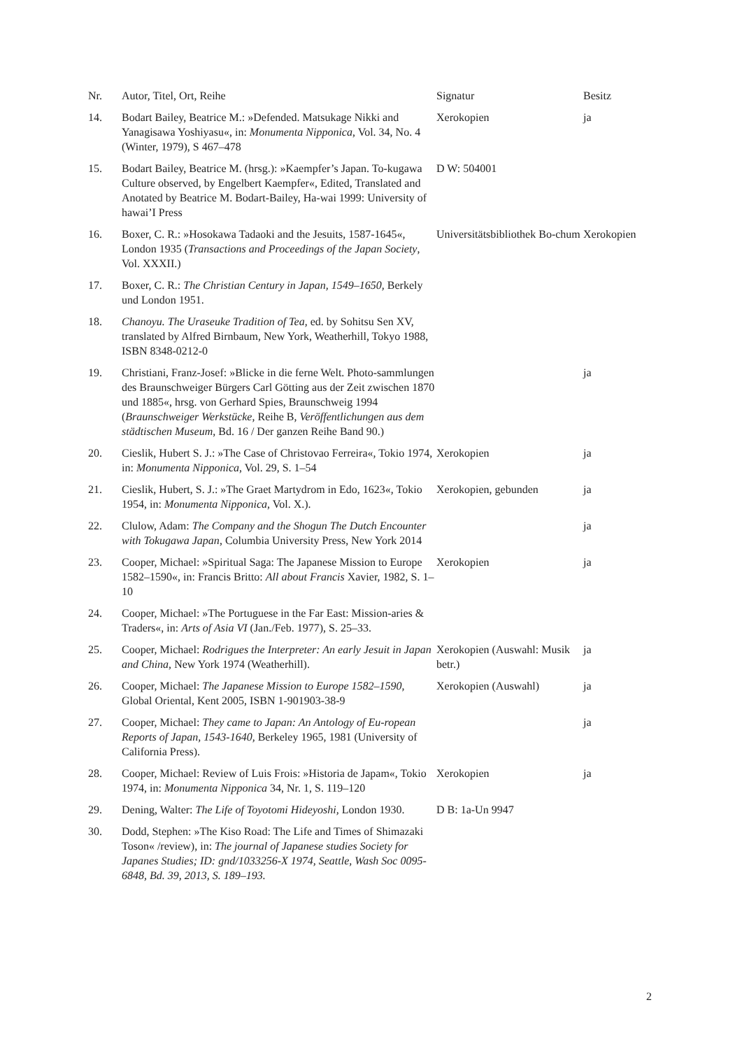| Nr. | Autor, Titel, Ort, Reihe | Signatur | Besitz |
| --- | --- | --- | --- |
| 14. | Bodart Bailey, Beatrice M.: »Defended. Matsukage Nikki and Yanagisawa Yoshiyasu«, in: Monumenta Nipponica , Vol. 34, No. 4 (Winter, 1979), S 467–478 | Xerokopien | ja |
| 15. | Bodart Bailey, Beatrice M. (hrsg.): »Kaempfer’s Japan. To-kugawa Culture observed, by Engelbert Kaempfer«, Edited, Translated and Anotated by Beatrice M. Bodart-Bailey, Ha-wai 1999: University of hawai’I Press | D W: 504001 | |
| 16. | Boxer, C. R.: »Hosokawa Tadaoki and the Jesuits, 1587-1645«, London 1935 ( Transactions and Proceedings of the Japan Society , Vol. XXXII.) | Universitätsbibliothek Bo-chum | Xerokopien |
| 17. | Boxer, C. R.: The Christian Century in Japan, 1549–1650, Berkely und London 1951. | | |
| 18. | Chanoyu. The Uraseuke Tradition of Tea , ed. by Sohitsu Sen XV, translated by Alfred Birnbaum, New York, Weatherhill, Tokyo 1988, ISBN 8348-0212-0 | | |
| 19. | Christiani, Franz-Josef: »Blicke in die ferne Welt. Photo-sammlungen des Braunschweiger Bürgers Carl Götting aus der Zeit zwischen 1870 und 1885«, hrsg. von Gerhard Spies, Braunschweig 1994 ( Braunschweiger Werkstücke , Reihe B, Veröffentlichungen aus dem städtischen Museum , Bd. 16 / Der ganzen Reihe Band 90.) | | ja |
| 20. | Cieslik, Hubert S. J.: »The Case of Christovao Ferreira«, Tokio 1974, in: Monumenta Nipponica , Vol. 29, S. 1–54 | Xerokopien | ja |
| 21. | Cieslik, Hubert, S. J.: »The Graet Martydrom in Edo, 1623«, Tokio 1954, in: Monumenta Nipponica , Vol. X.). | Xerokopien, gebunden | ja |
| 22. | Clulow, Adam: The Company and the Shogun The Dutch Encounter with Tokugawa Japan , Columbia University Press, New York 2014 | | ja |
| 23. | Cooper, Michael: »Spiritual Saga: The Japanese Mission to Europe 1582–1590«, in: Francis Britto: All about Francis Xavier, 1982, S. 1–10 | Xerokopien | ja |
| 24. | Cooper, Michael: »The Portuguese in the Far East: Mission-aries & Traders«, in: Arts of Asia VI (Jan./Feb. 1977), S. 25–33. | | |
| 25. | Cooper, Michael: Rodrigues the Interpreter: An early Jesuit in Japan and China, New York 1974 (Weatherhill). | Xerokopien (Auswahl: Musik betr.) | ja |
| 26. | Cooper, Michael: The Japanese Mission to Europe 1582–1590 , Global Oriental, Kent 2005, ISBN 1-901903-38-9 | Xerokopien (Auswahl) | ja |
| 27. | Cooper, Michael: They came to Japan: An Antology of Eu-ropean Reports of Japan, 1543-1640, Berkeley 1965, 1981 (University of California Press). | | ja |
| 28. | Cooper, Michael: Review of Luis Frois: »Historia de Japam«, Tokio 1974, in: Monumenta Nipponica 34, Nr. 1, S. 119–120 | Xerokopien | ja |
| 29. | Dening, Walter: The Life of Toyotomi Hideyoshi, London 1930. | D B: 1a-Un 9947 | |
| 30. | Dodd, Stephen: »The Kiso Road: The Life and Times of Shimazaki Toson« /review), in: The journal of Japanese studies Society for Japanes Studies; ID: gnd/1033256-X 1974, Seattle, Wash Soc 0095-6848, Bd. 39, 2013, S. 189–193. | | |
2